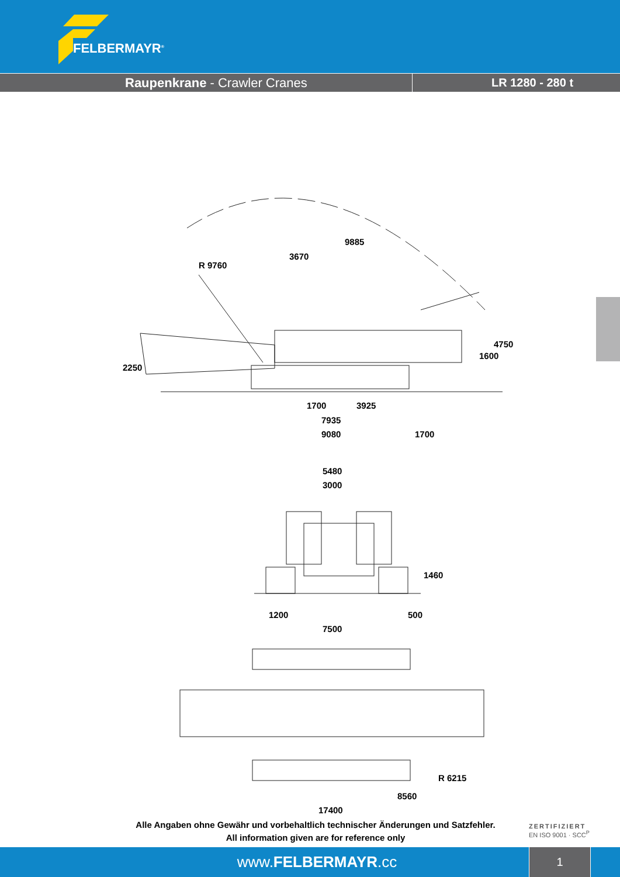FELBERMAYR<sup>®</sup>
Raupenkrane - Crawler Cranes LR 1280 - 280 t
9885
3670
R 9760
2250
1600
4750
1700 3925
7935
9080 1700
5480
3000
1460
1200 500
7500
R 6215
8560
17400
Alle Angaben ohne Gewähr und vorbehaltlich technischer Änderungen und Satzfehler.
All information given are for reference only
ZERTIFIZIERT
EN ISO 9001 · SCC<sup>P</sup>
www.FELBERMAYR.cc
1